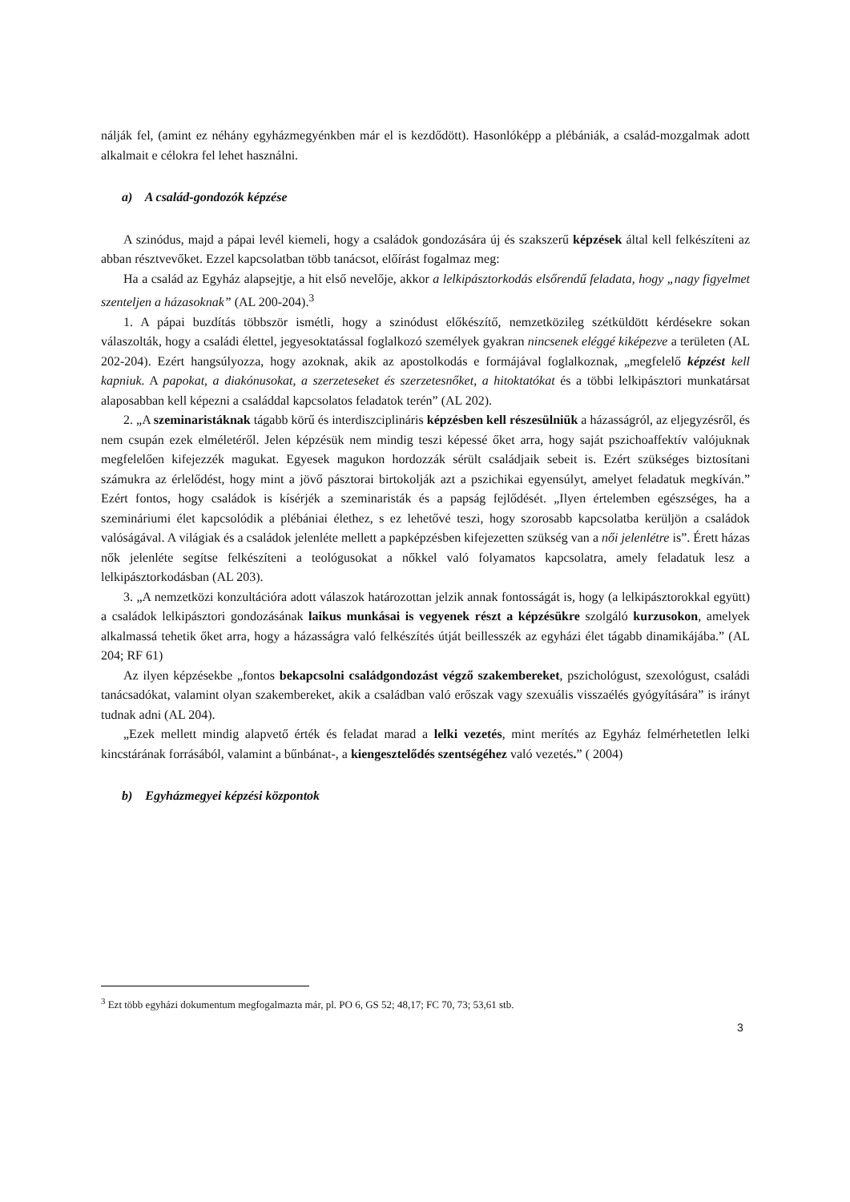nálják fel, (amint ez néhány egyházmegyénkben már el is kezdődött). Hasonlóképp a plébániák, a család-mozgalmak adott alkalmait e célokra fel lehet használni.
a) A család-gondozók képzése
A szinódus, majd a pápai levél kiemeli, hogy a családok gondozására új és szakszerű képzések által kell felkészíteni az abban résztvevőket. Ezzel kapcsolatban több tanácsot, előírást fogalmaz meg:
Ha a család az Egyház alapsejtje, a hit első nevelője, akkor a lelkipásztorkodás elsőrendű feladata, hogy „nagy figyelmet szenteljen a házasoknak” (AL 200-204).<sup>3</sup>
1. A pápai buzdítás többször ismétli, hogy a szinódust előkészítő, nemzetközileg szétküldött kérdésekre sokan válaszolták, hogy a családi élettel, jegyesoktatással foglalkozó személyek gyakran nincsenek eléggé kiképezve a területen (AL 202-204). Ezért hangsúlyozza, hogy azoknak, akik az apostolkodás e formájával foglalkoznak, „megfelelő képzést kell kapniuk. A papokat, a diakónusokat, a szerzeteseket és szerzetesnőket, a hitoktatókat és a többi lelkipásztori munkatársat alaposabban kell képezni a családdal kapcsolatos feladatok terén” (AL 202).
2. „A szeminaristáknak tágabb körű és interdiszciplináris képzésben kell részesülniük a házasságról, az eljegyzésről, és nem csupán ezek elméletéről. Jelen képzésük nem mindig teszi képessé őket arra, hogy saját pszichoaffektív valójuknak megfelelően kifejezzék magukat. Egyesek magukon hordozzák sérült családjaik sebeit is. Ezért szükséges biztosítani számukra az érlelődést, hogy mint a jövő pásztorai birtokolják azt a pszichikai egyensúlyt, amelyet feladatuk megkíván.” Ezért fontos, hogy családok is kísérjék a szeminaristák és a papság fejlődését. „Ilyen értelemben egészséges, ha a szemináriumi élet kapcsolódik a plébániai élethez, s ez lehetővé teszi, hogy szorosabb kapcsolatba kerüljön a családok valóságával. A világiak és a családok jelenléte mellett a papképzésben kifejezetten szükség van a női jelenlétre is”. Érett házas nők jelenléte segítse felkészíteni a teológusokat a nőkkel való folyamatos kapcsolatra, amely feladatuk lesz a lelkipásztorkodásban (AL 203).
3. „A nemzetközi konzultációra adott válaszok határozottan jelzik annak fontosságát is, hogy (a lelkipásztorokkal együtt) a családok lelkipásztori gondozásának laikus munkásai is vegyenek részt a képzésükre szolgáló kurzusokon, amelyek alkalmassá tehetik őket arra, hogy a házasságra való felkészítés útját beillesszék az egyházi élet tágabb dinamikájába.” (AL 204; RF 61)
Az ilyen képzésekbe „fontos bekapcsolni családgondozást végző szakembereket, pszichológust, szexológust, családi tanácsadókat, valamint olyan szakembereket, akik a családban való erőszak vagy szexuális visszaélés gyógyítására” is irányt tudnak adni (AL 204).
„Ezek mellett mindig alapvető érték és feladat marad a lelki vezetés, mint merítés az Egyház felmérhetetlen lelki kincstárának forrásából, valamint a bűnbánat-, a kiengesztelődés szentségéhez való vezetés.” ( 2004)
b) Egyházmegyei képzési központok
<sup>3</sup> Ezt több egyházi dokumentum megfogalmazta már, pl. PO 6, GS 52; 48,17; FC 70, 73; 53,61 stb.
3